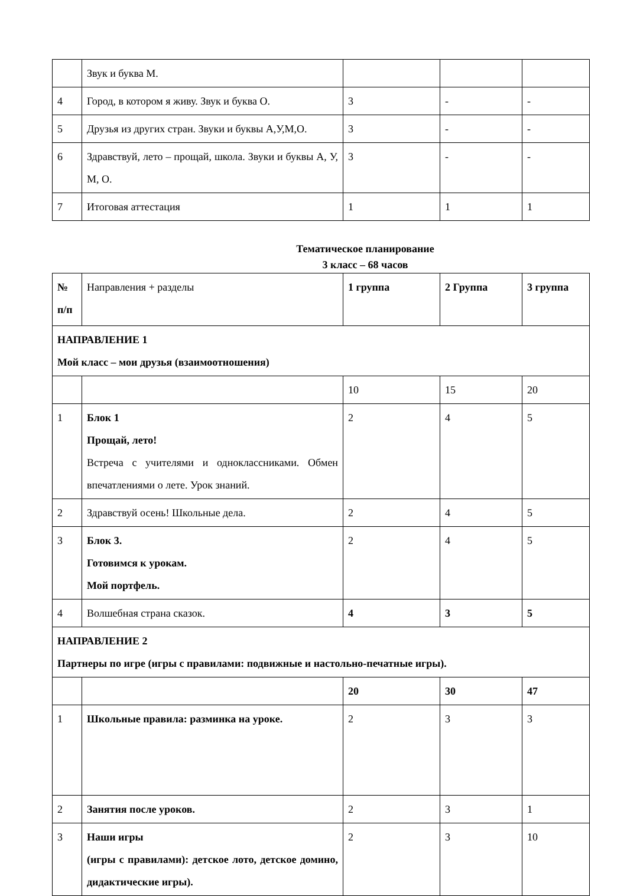| | Звук и буква М. | | | |
| 4 | Город, в котором я живу. Звук и буква О. | 3 | - | - |
| 5 | Друзья из других стран. Звуки и буквы А,У,М,О. | 3 | - | - |
| 6 | Здравствуй, лето – прощай, школа. Звуки и буквы А, У, М, О. | 3 | - | - |
| 7 | Итоговая аттестация | 1 | 1 | 1 |
Тематическое планирование
3 класс – 68 часов
| № п/п | Направления + разделы | 1 группа | 2 Группа | 3 группа |
| --- | --- | --- | --- | --- |
| НАПРАВЛЕНИЕ 1 Мой класс – мои друзья (взаимоотношения) | | | | |
| | | 10 | 15 | 20 |
| 1 | Блок 1 Прощай, лето! Встреча с учителями и одноклассниками. Обмен впечатлениями о лете. Урок знаний. | 2 | 4 | 5 |
| 2 | Здравствуй осень! Школьные дела. | 2 | 4 | 5 |
| 3 | Блок 3. Готовимся к урокам. Мой портфель. | 2 | 4 | 5 |
| 4 | Волшебная страна сказок. | 4 | 3 | 5 |
| НАПРАВЛЕНИЕ 2 Партнеры по игре (игры с правилами: подвижные и настольно-печатные игры). | | | | |
| | | 20 | 30 | 47 |
| 1 | Школьные правила: разминка на уроке. | 2 | 3 | 3 |
| 2 | Занятия после уроков. | 2 | 3 | 1 |
| 3 | Наши игры (игры с правилами): детское лото, детское домино, дидактические игры). | 2 | 3 | 10 |